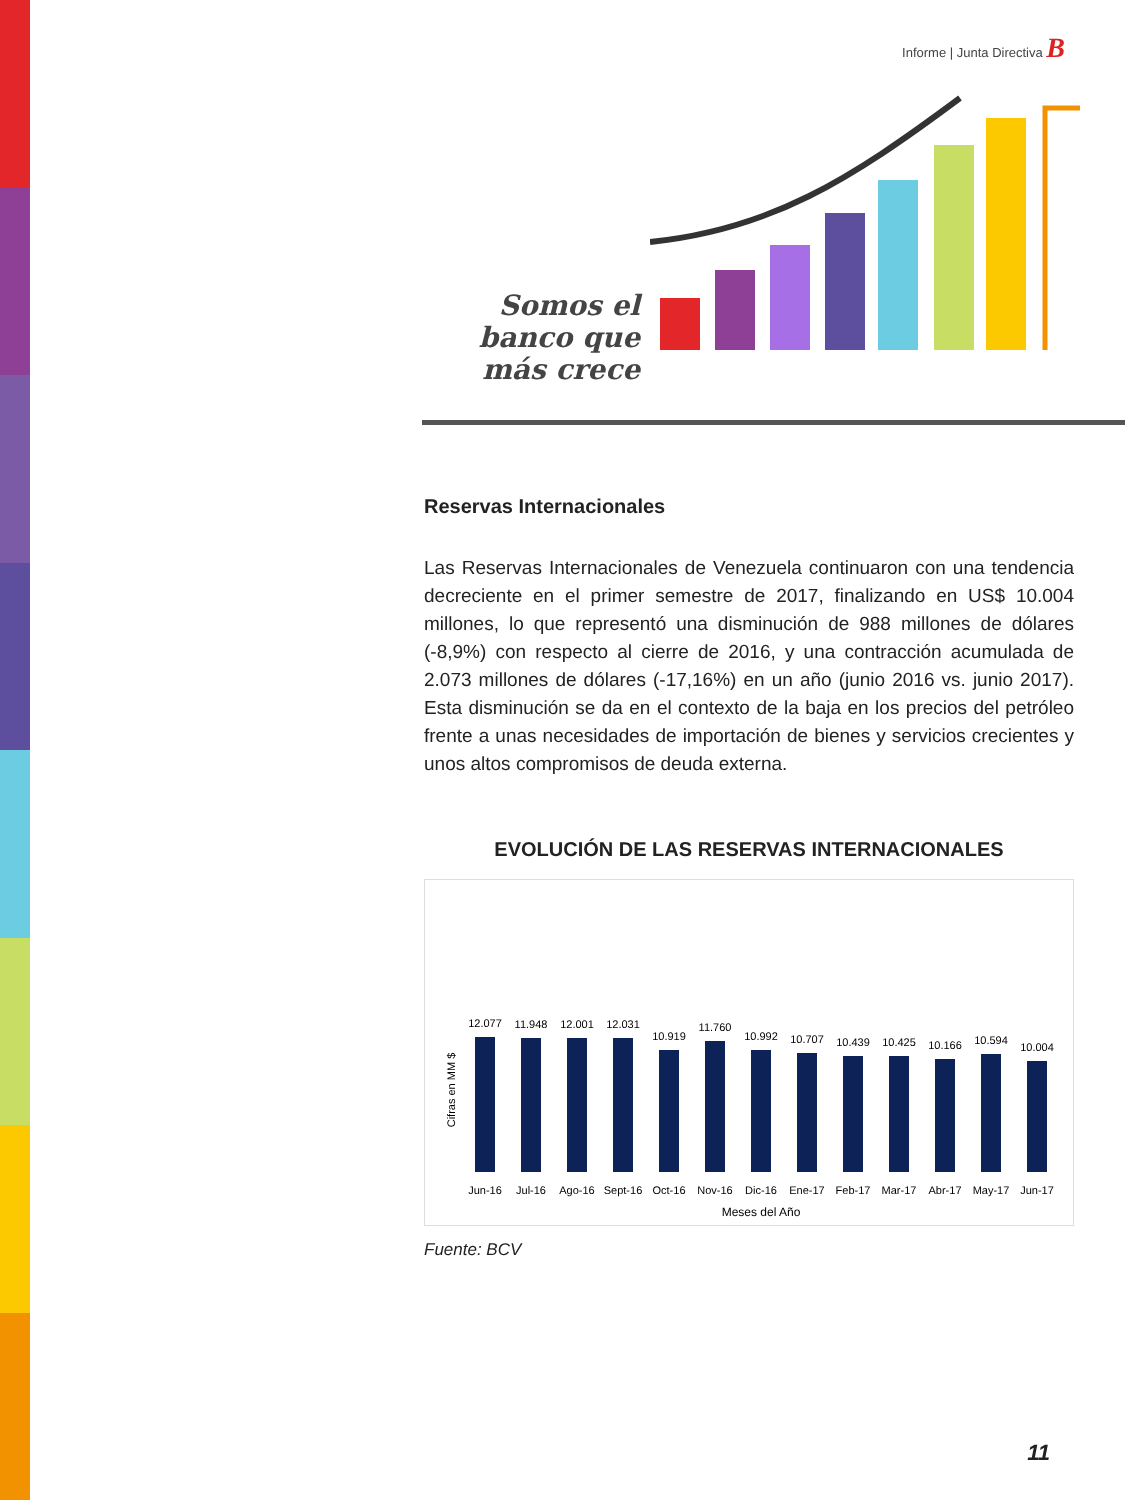Informe | Junta Directiva B
Somos el banco que más crece
Reservas Internacionales
Las Reservas Internacionales de Venezuela continuaron con una tendencia decreciente en el primer semestre de 2017, finalizando en US$ 10.004 millones, lo que representó una disminución de 988 millones de dólares (-8,9%) con respecto al cierre de 2016, y una contracción acumulada de 2.073 millones de dólares (-17,16%) en un año (junio 2016 vs. junio 2017). Esta disminución se da en el contexto de la baja en los precios del petróleo frente a unas necesidades de importación de bienes y servicios crecientes y unos altos compromisos de deuda externa.
EVOLUCIÓN DE LAS RESERVAS INTERNACIONALES
Cifras en MM $
12.077
11.948
12.001
12.031
10.919
11.760
10.992
10.707
10.439
10.425
10.166
10.594
10.004
Jun-16
Jul-16
Ago-16
Sept-16
Oct-16
Nov-16
Dic-16
Ene-17
Feb-17
Mar-17
Abr-17
May-17
Jun-17
Meses del Año
Fuente: BCV
11